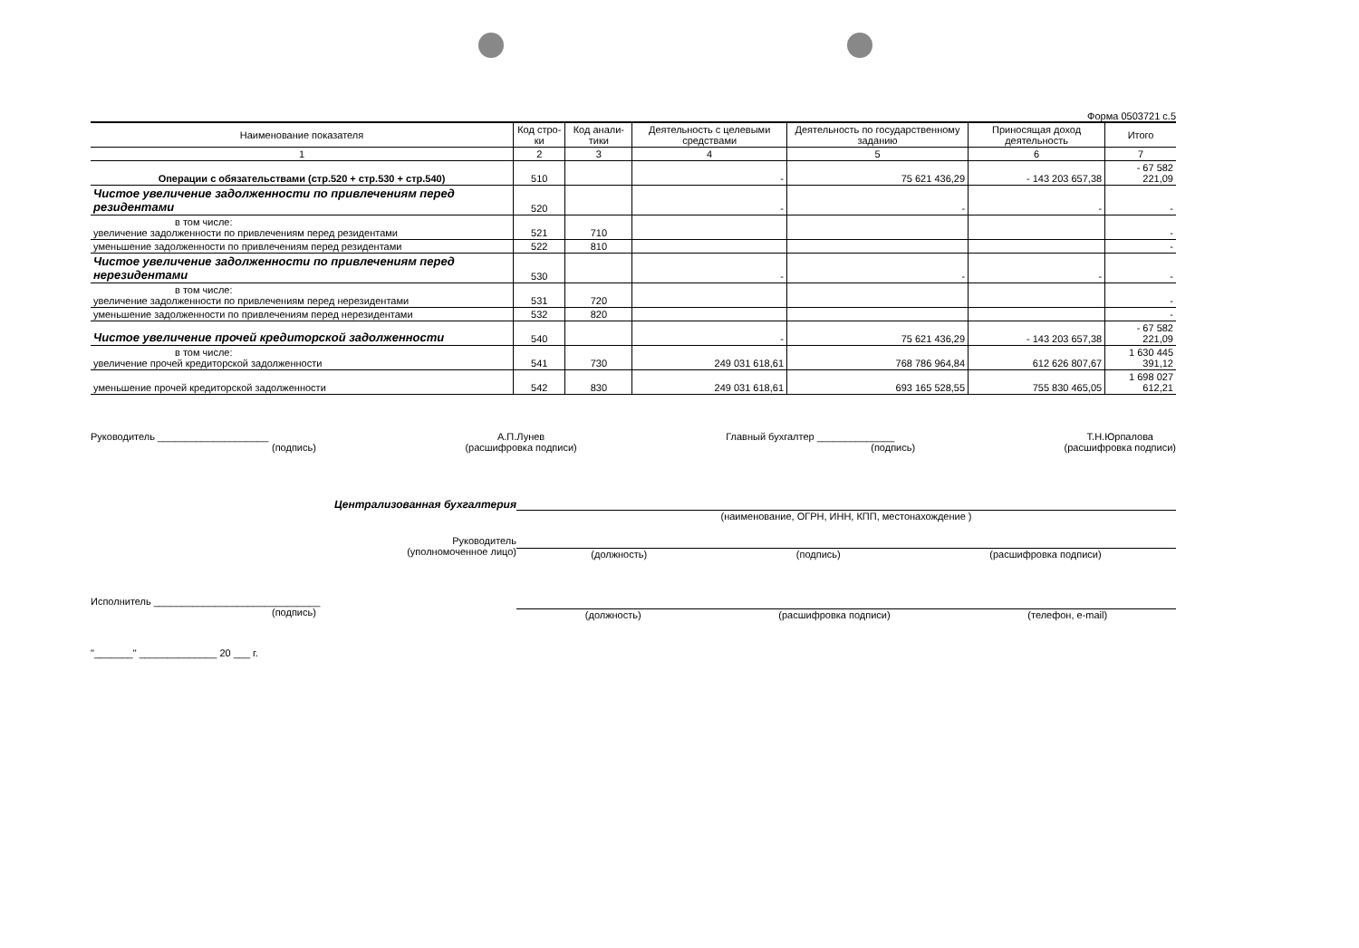Форма 0503721 с.5
| Наименование показателя | Код стро-ки | Код анали-тики | Деятельность с целевыми средствами | Деятельность по государственному заданию | Приносящая доход деятельность | Итого |
| --- | --- | --- | --- | --- | --- | --- |
| 1 | 2 | 3 | 4 | 5 | 6 | 7 |
| Операции с обязательствами (стр.520 + стр.530 + стр.540) | 510 | | - | 75 621 436,29 | - 143 203 657,38 | - 67 582 221,09 |
| Чистое увеличение задолженности по привлечениям перед резидентами | 520 | | - | - | - | - |
| в том числе: увеличение задолженности по привлечениям перед резидентами | 521 | 710 | | | | - |
| уменьшение задолженности по привлечениям перед резидентами | 522 | 810 | | | | - |
| Чистое увеличение задолженности по привлечениям перед нерезидентами | 530 | | - | - | - | - |
| в том числе: увеличение задолженности по привлечениям перед нерезидентами | 531 | 720 | | | | - |
| уменьшение задолженности по привлечениям перед нерезидентами | 532 | 820 | | | | - |
| Чистое увеличение прочей кредиторской задолженности | 540 | | - | 75 621 436,29 | - 143 203 657,38 | - 67 582 221,09 |
| в том числе: увеличение прочей кредиторской задолженности | 541 | 730 | 249 031 618,61 | 768 786 964,84 | 612 626 807,67 | 1 630 445 391,12 |
| уменьшение прочей кредиторской задолженности | 542 | 830 | 249 031 618,61 | 693 165 528,55 | 755 830 465,05 | 1 698 027 612,21 |
Руководитель ____________________
(подпись)
А.П.Лунев
(расшифровка подписи)
Главный бухгалтер ______________
(подпись)
Т.Н.Юрпалова
(расшифровка подписи)
Централизованная бухгалтерия
(наименование, ОГРН, ИНН, КПП, местонахождение )
Руководитель
(уполномоченное лицо) (должность) (подпись) (расшифровка подписи)
Исполнитель ______________________________
(подпись) (должность) (расшифровка подписи) (телефон, e-mail)
"_______" ______________ 20 ___ г.